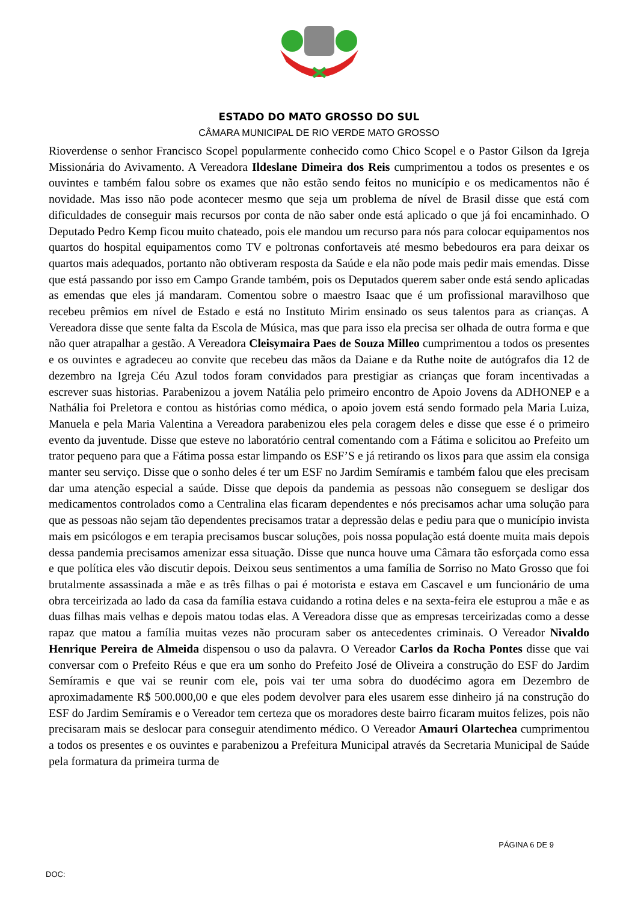ESTADO DO MATO GROSSO DO SUL
CÂMARA MUNICIPAL DE RIO VERDE MATO GROSSO
Rioverdense o senhor Francisco Scopel popularmente conhecido como Chico Scopel e o Pastor Gilson da Igreja Missionária do Avivamento. A Vereadora Ildeslane Dimeira dos Reis cumprimentou a todos os presentes e os ouvintes e também falou sobre os exames que não estão sendo feitos no município e os medicamentos não é novidade. Mas isso não pode acontecer mesmo que seja um problema de nível de Brasil disse que está com dificuldades de conseguir mais recursos por conta de não saber onde está aplicado o que já foi encaminhado. O Deputado Pedro Kemp ficou muito chateado, pois ele mandou um recurso para nós para colocar equipamentos nos quartos do hospital equipamentos como TV e poltronas confortaveis até mesmo bebedouros era para deixar os quartos mais adequados, portanto não obtiveram resposta da Saúde e ela não pode mais pedir mais emendas. Disse que está passando por isso em Campo Grande também, pois os Deputados querem saber onde está sendo aplicadas as emendas que eles já mandaram. Comentou sobre o maestro Isaac que é um profissional maravilhoso que recebeu prêmios em nível de Estado e está no Instituto Mirim ensinado os seus talentos para as crianças. A Vereadora disse que sente falta da Escola de Música, mas que para isso ela precisa ser olhada de outra forma e que não quer atrapalhar a gestão. A Vereadora Cleisymaira Paes de Souza Milleo cumprimentou a todos os presentes e os ouvintes e agradeceu ao convite que recebeu das mãos da Daiane e da Ruthe noite de autógrafos dia 12 de dezembro na Igreja Céu Azul todos foram convidados para prestigiar as crianças que foram incentivadas a escrever suas historias. Parabenizou a jovem Natália pelo primeiro encontro de Apoio Jovens da ADHONEP e a Nathália foi Preletora e contou as histórias como médica, o apoio jovem está sendo formado pela Maria Luiza, Manuela e pela Maria Valentina a Vereadora parabenizou eles pela coragem deles e disse que esse é o primeiro evento da juventude. Disse que esteve no laboratório central comentando com a Fátima e solicitou ao Prefeito um trator pequeno para que a Fátima possa estar limpando os ESF’S e já retirando os lixos para que assim ela consiga manter seu serviço. Disse que o sonho deles é ter um ESF no Jardim Semíramis e também falou que eles precisam dar uma atenção especial a saúde. Disse que depois da pandemia as pessoas não conseguem se desligar dos medicamentos controlados como a Centralina elas ficaram dependentes e nós precisamos achar uma solução para que as pessoas não sejam tão dependentes precisamos tratar a depressão delas e pediu para que o município invista mais em psicólogos e em terapia precisamos buscar soluções, pois nossa população está doente muita mais depois dessa pandemia precisamos amenizar essa situação. Disse que nunca houve uma Câmara tão esforçada como essa e que política eles vão discutir depois. Deixou seus sentimentos a uma família de Sorriso no Mato Grosso que foi brutalmente assassinada a mãe e as três filhas o pai é motorista e estava em Cascavel e um funcionário de uma obra terceirizada ao lado da casa da família estava cuidando a rotina deles e na sexta-feira ele estuprou a mãe e as duas filhas mais velhas e depois matou todas elas. A Vereadora disse que as empresas terceirizadas como a desse rapaz que matou a família muitas vezes não procuram saber os antecedentes criminais. O Vereador Nivaldo Henrique Pereira de Almeida dispensou o uso da palavra. O Vereador Carlos da Rocha Pontes disse que vai conversar com o Prefeito Réus e que era um sonho do Prefeito José de Oliveira a construção do ESF do Jardim Semíramis e que vai se reunir com ele, pois vai ter uma sobra do duodécimo agora em Dezembro de aproximadamente R$ 500.000,00 e que eles podem devolver para eles usarem esse dinheiro já na construção do ESF do Jardim Semíramis e o Vereador tem certeza que os moradores deste bairro ficaram muitos felizes, pois não precisaram mais se deslocar para conseguir atendimento médico. O Vereador Amauri Olartechea cumprimentou a todos os presentes e os ouvintes e parabenizou a Prefeitura Municipal através da Secretaria Municipal de Saúde pela formatura da primeira turma de
PÁGINA 6 DE 9
DOC: